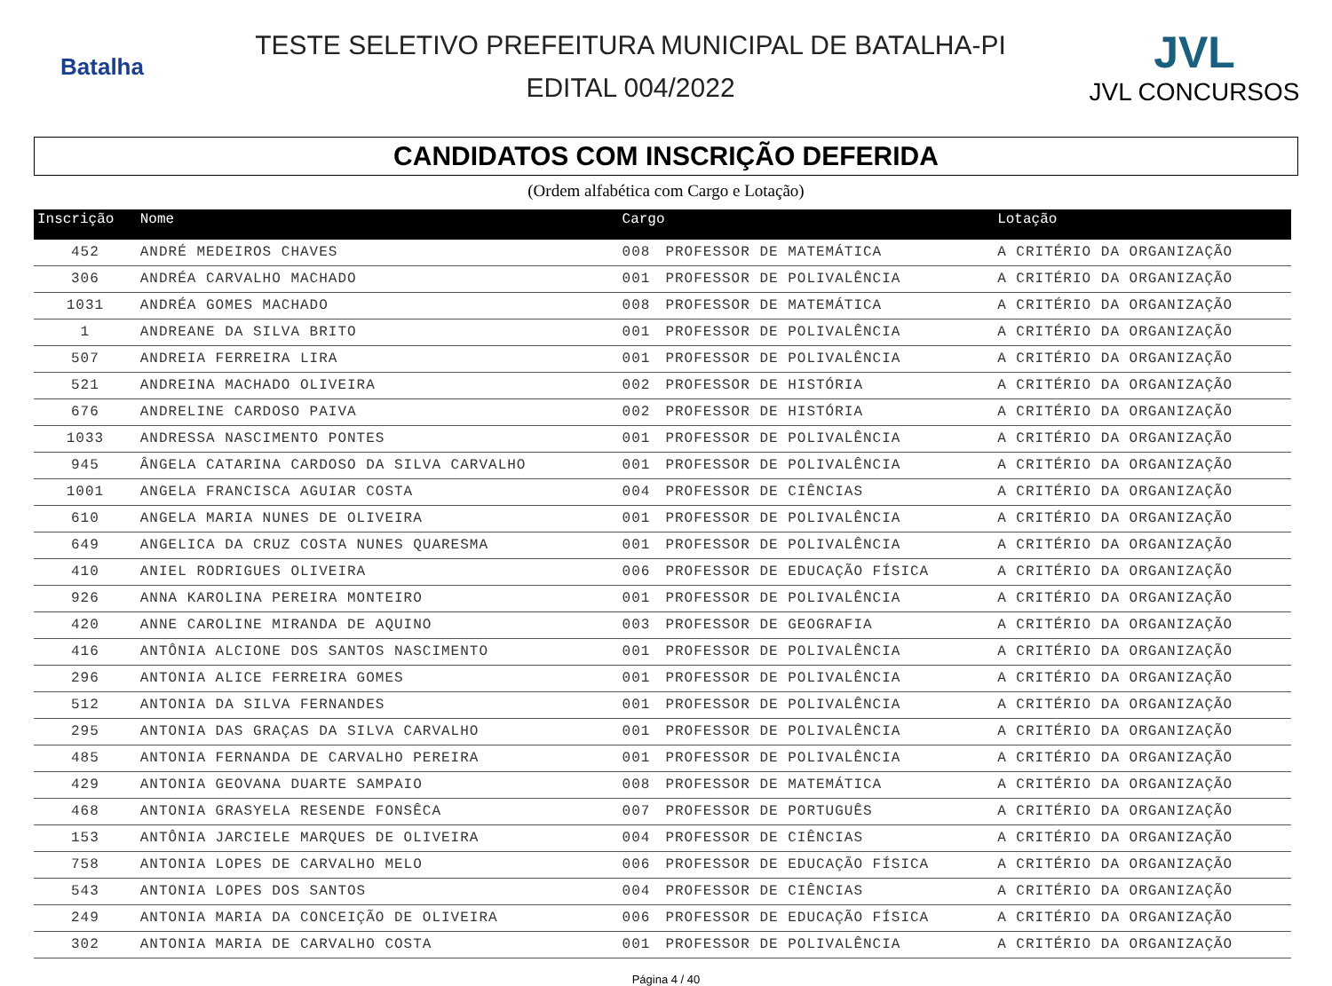Batalha
TESTE SELETIVO PREFEITURA MUNICIPAL DE BATALHA-PI
EDITAL 004/2022
JVL
JVL CONCURSOS
CANDIDATOS COM INSCRIÇÃO DEFERIDA
(Ordem alfabética com Cargo e Lotação)
| Inscrição | Nome | Cargo | | Lotação |
| --- | --- | --- | --- | --- |
| 452 | ANDRÉ MEDEIROS CHAVES | 008 | PROFESSOR DE MATEMÁTICA | A CRITÉRIO DA ORGANIZAÇÃO |
| 306 | ANDRÉA CARVALHO MACHADO | 001 | PROFESSOR DE POLIVALÊNCIA | A CRITÉRIO DA ORGANIZAÇÃO |
| 1031 | ANDRÉA GOMES MACHADO | 008 | PROFESSOR DE MATEMÁTICA | A CRITÉRIO DA ORGANIZAÇÃO |
| 1 | ANDREANE DA SILVA BRITO | 001 | PROFESSOR DE POLIVALÊNCIA | A CRITÉRIO DA ORGANIZAÇÃO |
| 507 | ANDREIA FERREIRA LIRA | 001 | PROFESSOR DE POLIVALÊNCIA | A CRITÉRIO DA ORGANIZAÇÃO |
| 521 | ANDREINA MACHADO OLIVEIRA | 002 | PROFESSOR DE HISTÓRIA | A CRITÉRIO DA ORGANIZAÇÃO |
| 676 | ANDRELINE CARDOSO PAIVA | 002 | PROFESSOR DE HISTÓRIA | A CRITÉRIO DA ORGANIZAÇÃO |
| 1033 | ANDRESSA NASCIMENTO PONTES | 001 | PROFESSOR DE POLIVALÊNCIA | A CRITÉRIO DA ORGANIZAÇÃO |
| 945 | ÂNGELA CATARINA CARDOSO DA SILVA CARVALHO | 001 | PROFESSOR DE POLIVALÊNCIA | A CRITÉRIO DA ORGANIZAÇÃO |
| 1001 | ANGELA FRANCISCA AGUIAR COSTA | 004 | PROFESSOR DE CIÊNCIAS | A CRITÉRIO DA ORGANIZAÇÃO |
| 610 | ANGELA MARIA NUNES DE OLIVEIRA | 001 | PROFESSOR DE POLIVALÊNCIA | A CRITÉRIO DA ORGANIZAÇÃO |
| 649 | ANGELICA DA CRUZ COSTA NUNES QUARESMA | 001 | PROFESSOR DE POLIVALÊNCIA | A CRITÉRIO DA ORGANIZAÇÃO |
| 410 | ANIEL RODRIGUES OLIVEIRA | 006 | PROFESSOR DE EDUCAÇÃO FÍSICA | A CRITÉRIO DA ORGANIZAÇÃO |
| 926 | ANNA KAROLINA PEREIRA MONTEIRO | 001 | PROFESSOR DE POLIVALÊNCIA | A CRITÉRIO DA ORGANIZAÇÃO |
| 420 | ANNE CAROLINE MIRANDA DE AQUINO | 003 | PROFESSOR DE GEOGRAFIA | A CRITÉRIO DA ORGANIZAÇÃO |
| 416 | ANTÔNIA ALCIONE DOS SANTOS NASCIMENTO | 001 | PROFESSOR DE POLIVALÊNCIA | A CRITÉRIO DA ORGANIZAÇÃO |
| 296 | ANTONIA ALICE FERREIRA GOMES | 001 | PROFESSOR DE POLIVALÊNCIA | A CRITÉRIO DA ORGANIZAÇÃO |
| 512 | ANTONIA DA SILVA FERNANDES | 001 | PROFESSOR DE POLIVALÊNCIA | A CRITÉRIO DA ORGANIZAÇÃO |
| 295 | ANTONIA DAS GRAÇAS DA SILVA CARVALHO | 001 | PROFESSOR DE POLIVALÊNCIA | A CRITÉRIO DA ORGANIZAÇÃO |
| 485 | ANTONIA FERNANDA DE CARVALHO PEREIRA | 001 | PROFESSOR DE POLIVALÊNCIA | A CRITÉRIO DA ORGANIZAÇÃO |
| 429 | ANTONIA GEOVANA DUARTE SAMPAIO | 008 | PROFESSOR DE MATEMÁTICA | A CRITÉRIO DA ORGANIZAÇÃO |
| 468 | ANTONIA GRASYELA RESENDE FONSÊCA | 007 | PROFESSOR DE PORTUGUÊS | A CRITÉRIO DA ORGANIZAÇÃO |
| 153 | ANTÔNIA JARCIELE MARQUES DE OLIVEIRA | 004 | PROFESSOR DE CIÊNCIAS | A CRITÉRIO DA ORGANIZAÇÃO |
| 758 | ANTONIA LOPES DE CARVALHO MELO | 006 | PROFESSOR DE EDUCAÇÃO FÍSICA | A CRITÉRIO DA ORGANIZAÇÃO |
| 543 | ANTONIA LOPES DOS SANTOS | 004 | PROFESSOR DE CIÊNCIAS | A CRITÉRIO DA ORGANIZAÇÃO |
| 249 | ANTONIA MARIA DA CONCEIÇÃO DE OLIVEIRA | 006 | PROFESSOR DE EDUCAÇÃO FÍSICA | A CRITÉRIO DA ORGANIZAÇÃO |
| 302 | ANTONIA MARIA DE CARVALHO COSTA | 001 | PROFESSOR DE POLIVALÊNCIA | A CRITÉRIO DA ORGANIZAÇÃO |
Página 4 / 40